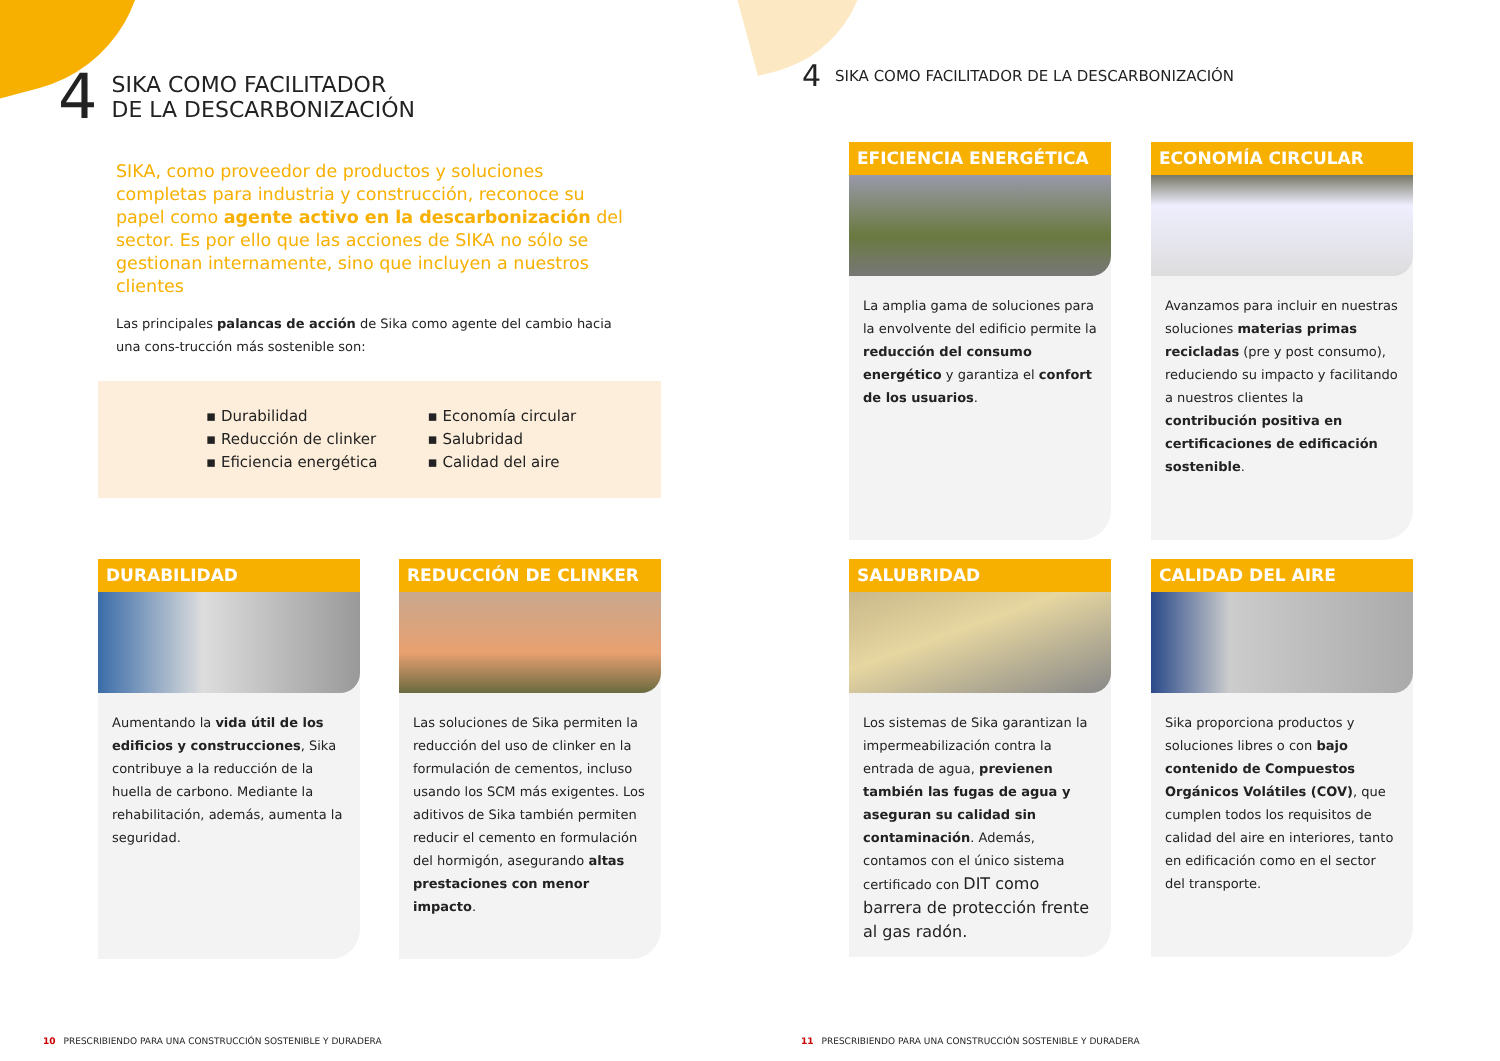4 SIKA COMO FACILITADOR
DE LA DESCARBONIZACIÓN
SIKA, como proveedor de productos y soluciones completas para industria y construcción, reconoce su papel como agente activo en la descarbonización del sector. Es por ello que las acciones de SIKA no sólo se gestionan internamente, sino que incluyen a nuestros clientes
Las principales palancas de acción de Sika como agente del cambio hacia una cons-trucción más sostenible son:
▪ Durabilidad
▪ Reducción de clinker
▪ Eficiencia energética
▪ Economía circular
▪ Salubridad
▪ Calidad del aire
DURABILIDAD
Aumentando la vida útil de los edificios y construcciones, Sika contribuye a la reducción de la huella de carbono. Mediante la rehabilitación, además, aumenta la seguridad.
REDUCCIÓN DE CLINKER
Las soluciones de Sika permiten la reducción del uso de clinker en la formulación de cementos, incluso usando los SCM más exigentes. Los aditivos de Sika también permiten reducir el cemento en formulación del hormigón, asegurando altas prestaciones con menor impacto.
10 PRESCRIBIENDO PARA UNA CONSTRUCCIÓN SOSTENIBLE Y DURADERA
4 SIKA COMO FACILITADOR DE LA DESCARBONIZACIÓN
EFICIENCIA ENERGÉTICA
La amplia gama de soluciones para la envolvente del edificio permite la reducción del consumo energético y garantiza el confort de los usuarios.
ECONOMÍA CIRCULAR
Avanzamos para incluir en nuestras soluciones materias primas recicladas (pre y post consumo), reduciendo su impacto y facilitando a nuestros clientes la contribución positiva en certificaciones de edificación sostenible.
SALUBRIDAD
Los sistemas de Sika garantizan la impermeabilización contra la entrada de agua, previenen también las fugas de agua y aseguran su calidad sin contaminación. Además, contamos con el único sistema certificado con DIT como barrera de protección frente al gas radón.
CALIDAD DEL AIRE
Sika proporciona productos y soluciones libres o con bajo contenido de Compuestos Orgánicos Volátiles (COV), que cumplen todos los requisitos de calidad del aire en interiores, tanto en edificación como en el sector del transporte.
11 PRESCRIBIENDO PARA UNA CONSTRUCCIÓN SOSTENIBLE Y DURADERA